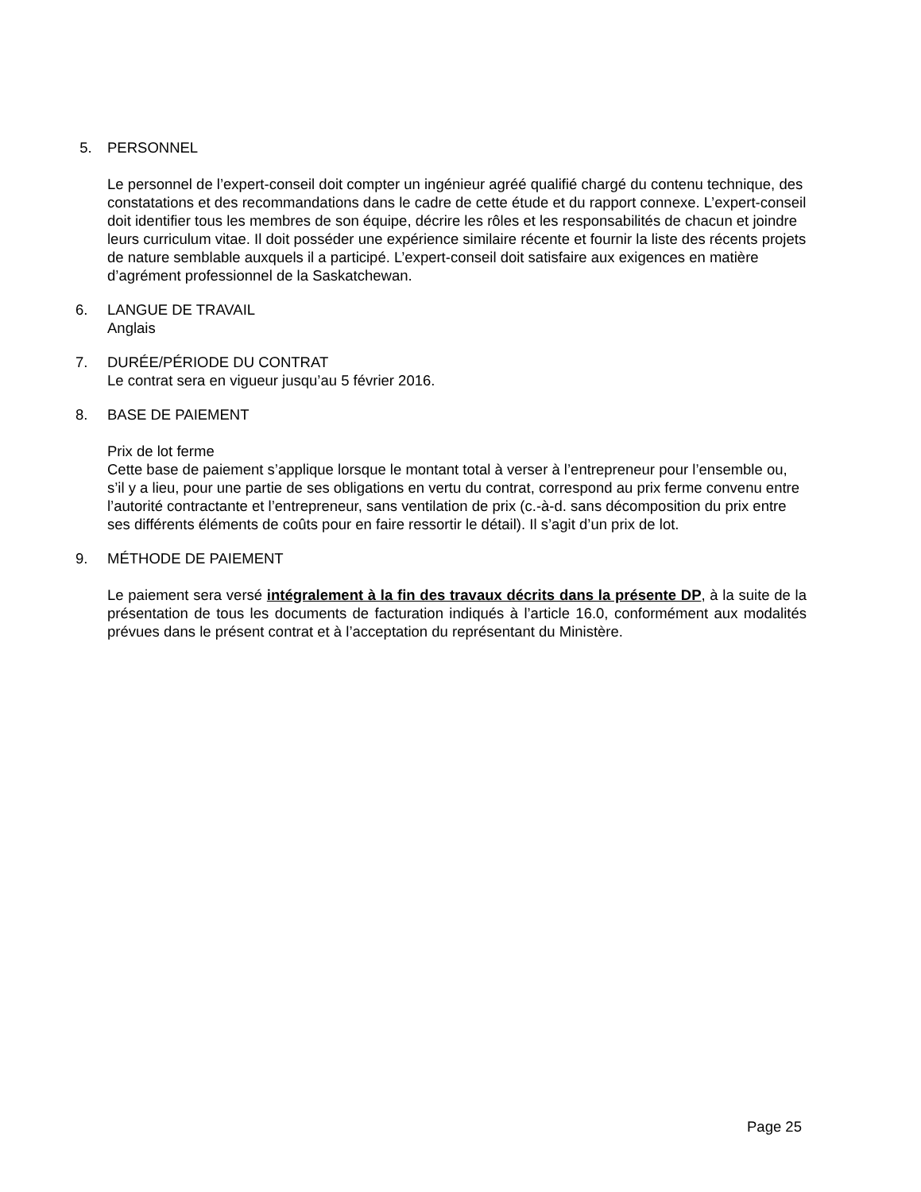5. PERSONNEL
Le personnel de l’expert-conseil doit compter un ingénieur agréé qualifié chargé du contenu technique, des constatations et des recommandations dans le cadre de cette étude et du rapport connexe. L’expert-conseil doit identifier tous les membres de son équipe, décrire les rôles et les responsabilités de chacun et joindre leurs curriculum vitae. Il doit posséder une expérience similaire récente et fournir la liste des récents projets de nature semblable auxquels il a participé. L’expert-conseil doit satisfaire aux exigences en matière d’agrément professionnel de la Saskatchewan.
6. LANGUE DE TRAVAIL
Anglais
7. DURÉE/PÉRIODE DU CONTRAT
Le contrat sera en vigueur jusqu’au 5 février 2016.
8. BASE DE PAIEMENT
Prix de lot ferme
Cette base de paiement s’applique lorsque le montant total à verser à l’entrepreneur pour l’ensemble ou, s’il y a lieu, pour une partie de ses obligations en vertu du contrat, correspond au prix ferme convenu entre l’autorité contractante et l’entrepreneur, sans ventilation de prix (c.-à-d. sans décomposition du prix entre ses différents éléments de coûts pour en faire ressortir le détail). Il s’agit d’un prix de lot.
9. MÉTHODE DE PAIEMENT
Le paiement sera versé intégralement à la fin des travaux décrits dans la présente DP, à la suite de la présentation de tous les documents de facturation indiqués à l’article 16.0, conformément aux modalités prévues dans le présent contrat et à l’acceptation du représentant du Ministère.
Page 25